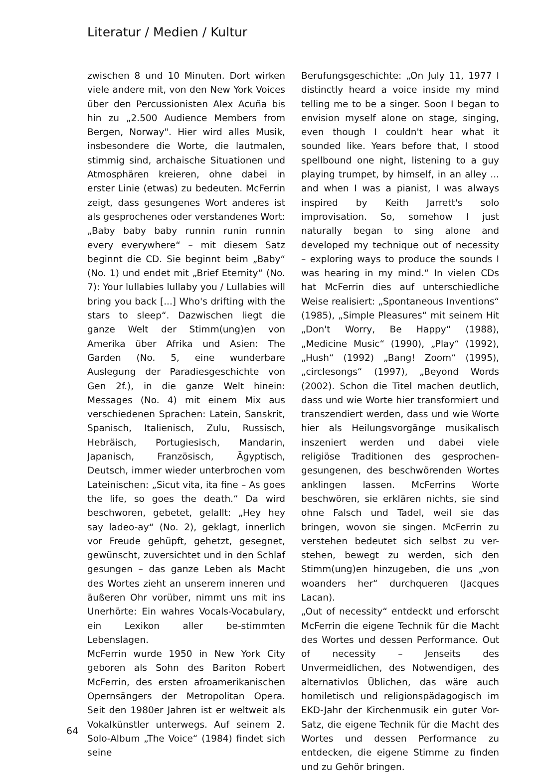Literatur / Medien / Kultur
zwischen 8 und 10 Minuten. Dort wirken viele andere mit, von den New York Voices über den Percussionisten Alex Acuña bis hin zu „2.500 Audience Members from Bergen, Norway". Hier wird alles Musik, insbesondere die Worte, die lautmalen, stimmig sind, archaische Situationen und Atmosphären kreieren, ohne dabei in erster Linie (etwas) zu bedeuten. McFerrin zeigt, dass gesungenes Wort anderes ist als gesprochenes oder verstandenes Wort: „Baby baby baby runnin runin runnin every everywhere“ – mit diesem Satz beginnt die CD. Sie beginnt beim „Baby“ (No. 1) und endet mit „Brief Eternity“ (No. 7): Your lullabies lullaby you / Lullabies will bring you back [...] Who's drifting with the stars to sleep“. Dazwischen liegt die ganze Welt der Stimm(ung)en von Amerika über Afrika und Asien: The Garden (No. 5, eine wunderbare Auslegung der Paradiesgeschichte von Gen 2f.), in die ganze Welt hinein: Messages (No. 4) mit einem Mix aus verschiedenen Sprachen: Latein, Sanskrit, Spanisch, Italienisch, Zulu, Russisch, Hebräisch, Portugiesisch, Mandarin, Japanisch, Französisch, Ägyptisch, Deutsch, immer wieder unterbrochen vom Lateinischen: „Sicut vita, ita fine – As goes the life, so goes the death.“ Da wird beschworen, gebetet, gelallt: „Hey hey say ladeo-ay“ (No. 2), geklagt, innerlich vor Freude gehüpft, gehetzt, gesegnet, gewünscht, zuversichtet und in den Schlaf gesungen – das ganze Leben als Macht des Wortes zieht an unserem inneren und äußeren Ohr vorüber, nimmt uns mit ins Unerhörte: Ein wahres Vocals-Vocabulary, ein Lexikon aller be-stimmten Lebenslagen.
McFerrin wurde 1950 in New York City geboren als Sohn des Bariton Robert McFerrin, des ersten afroamerikanischen Opernsängers der Metropolitan Opera. Seit den 1980er Jahren ist er weltweit als Vokalkünstler unterwegs. Auf seinem 2. Solo-Album „The Voice“ (1984) findet sich seine
Berufungsgeschichte: „On July 11, 1977 I distinctly heard a voice inside my mind telling me to be a singer. Soon I began to envision myself alone on stage, singing, even though I couldn't hear what it sounded like. Years before that, I stood spellbound one night, listening to a guy playing trumpet, by himself, in an alley ... and when I was a pianist, I was always inspired by Keith Jarrett's solo improvisation. So, somehow I just naturally began to sing alone and developed my technique out of necessity – exploring ways to produce the sounds I was hearing in my mind.“ In vielen CDs hat McFerrin dies auf unterschiedliche Weise realisiert: „Spontaneous Inventions“ (1985), „Simple Pleasures“ mit seinem Hit „Don't Worry, Be Happy“ (1988), „Medicine Music“ (1990), „Play“ (1992), „Hush“ (1992) „Bang! Zoom“ (1995), „circlesongs“ (1997), „Beyond Words (2002). Schon die Titel machen deutlich, dass und wie Worte hier transformiert und transzendiert werden, dass und wie Worte hier als Heilungsvorgänge musikalisch inszeniert werden und dabei viele religiöse Traditionen des gesprochen-gesungenen, des beschwörenden Wortes anklingen lassen. McFerrins Worte beschwören, sie erklären nichts, sie sind ohne Falsch und Tadel, weil sie das bringen, wovon sie singen. McFerrin zu verstehen bedeutet sich selbst zu ver-stehen, bewegt zu werden, sich den Stimm(ung)en hinzugeben, die uns „von woanders her“ durchqueren (Jacques Lacan).
„Out of necessity“ entdeckt und erforscht McFerrin die eigene Technik für die Macht des Wortes und dessen Performance. Out of necessity – Jenseits des Unvermeidlichen, des Notwendigen, des alternativlos Üblichen, das wäre auch homiletisch und religionspädagogisch im EKD-Jahr der Kirchenmusik ein guter Vor-Satz, die eigene Technik für die Macht des Wortes und dessen Performance zu entdecken, die eigene Stimme zu finden und zu Gehör bringen.
64